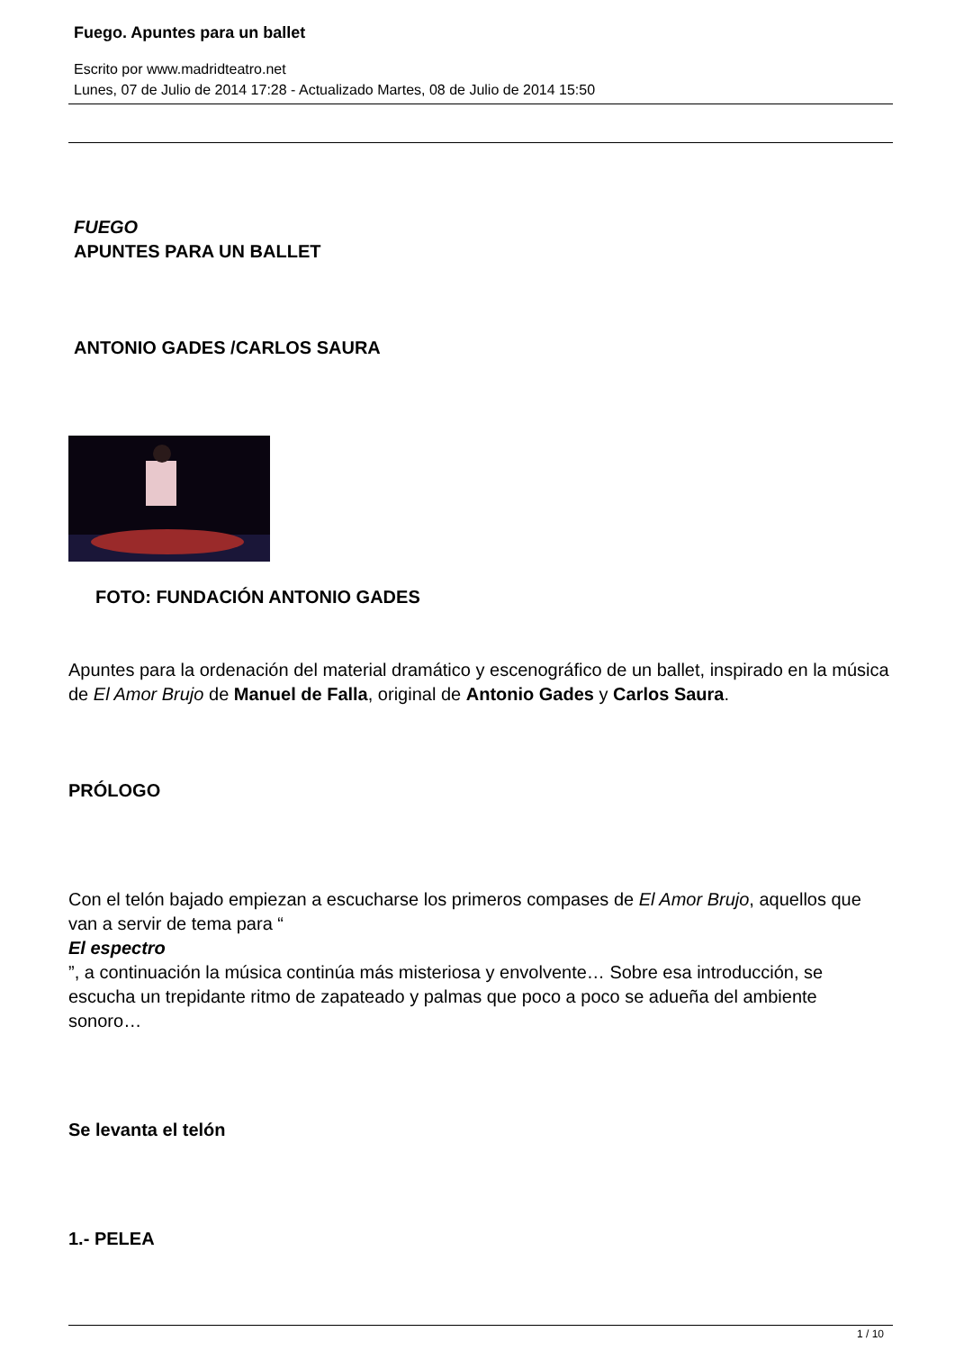Fuego. Apuntes para un ballet
Escrito por www.madridteatro.net
Lunes, 07 de Julio de 2014 17:28 - Actualizado Martes, 08 de Julio de 2014 15:50
FUEGO
APUNTES PARA UN BALLET
ANTONIO GADES /CARLOS SAURA
FOTO: FUNDACIÓN ANTONIO GADES
Apuntes para la ordenación del material dramático y escenográfico de un ballet, inspirado en la música de El Amor Brujo de Manuel de Falla, original de Antonio Gades y Carlos Saura.
PRÓLOGO
Con el telón bajado empiezan a escucharse los primeros compases de El Amor Brujo, aquellos que van a servir de tema para “
El espectro
”, a continuación la música continúa más misteriosa y envolvente… Sobre esa introducción, se escucha un trepidante ritmo de zapateado y palmas que poco a poco se adueña del ambiente sonoro…
Se levanta el telón
1.- PELEA
1 / 10